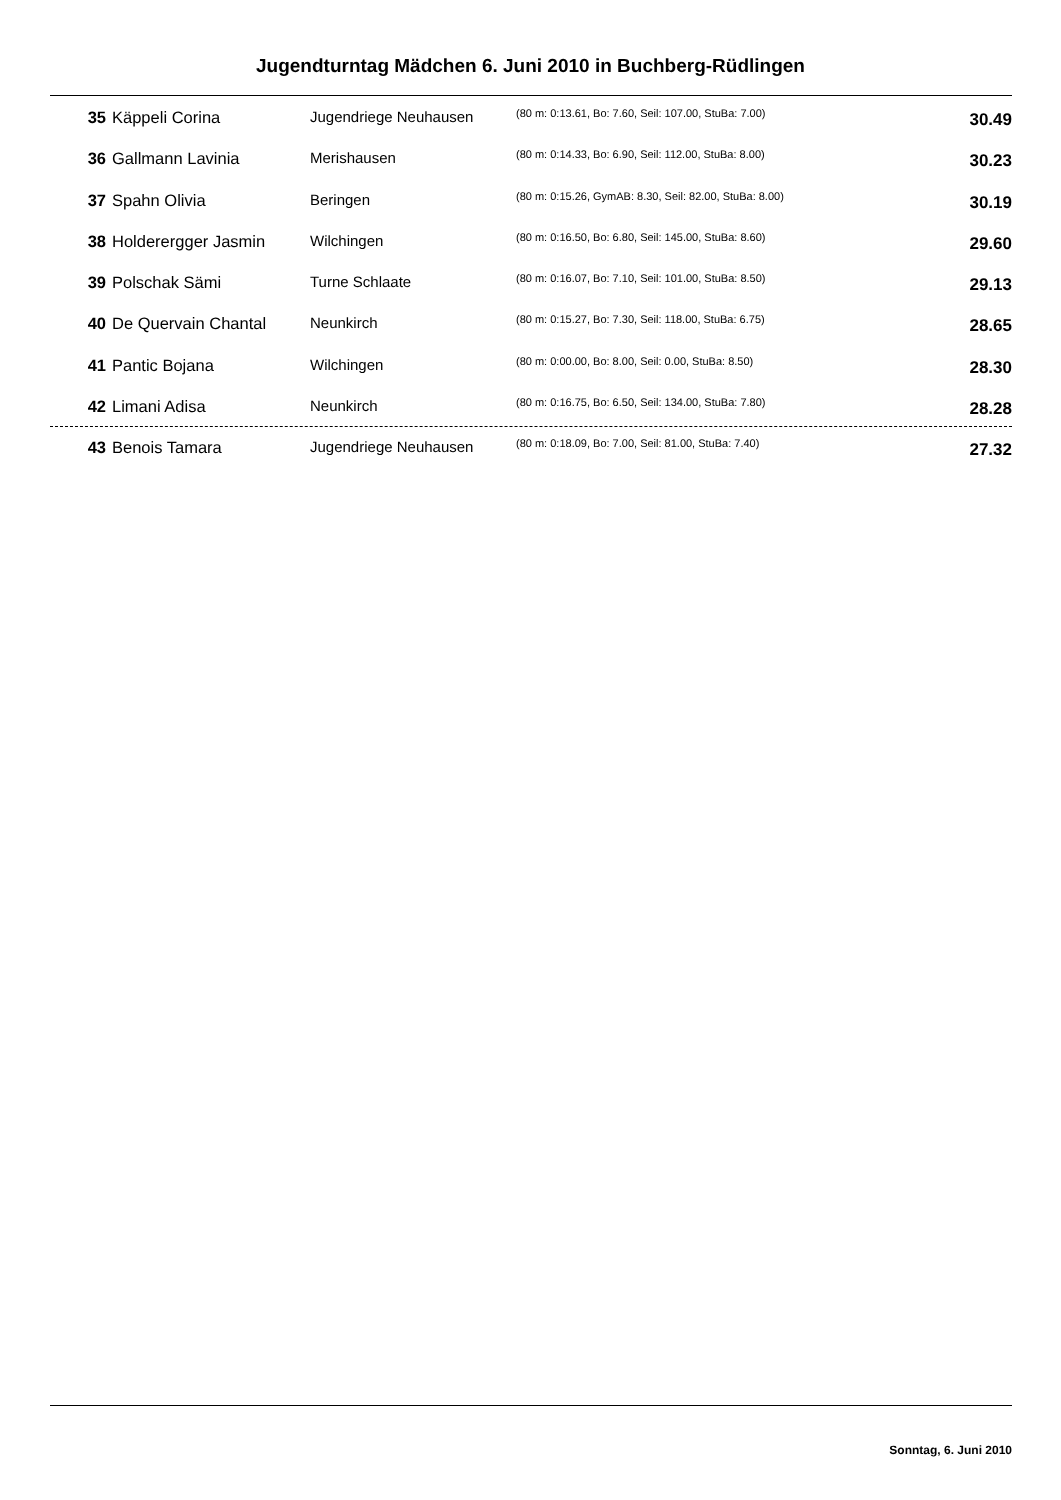Jugendturntag Mädchen 6. Juni 2010 in Buchberg-Rüdlingen
| 35 | Käppeli Corina | Jugendriege Neuhausen | (80 m: 0:13.61, Bo: 7.60, Seil: 107.00, StuBa: 7.00) | 30.49 |
| 36 | Gallmann Lavinia | Merishausen | (80 m: 0:14.33, Bo: 6.90, Seil: 112.00, StuBa: 8.00) | 30.23 |
| 37 | Spahn Olivia | Beringen | (80 m: 0:15.26, GymAB: 8.30, Seil: 82.00, StuBa: 8.00) | 30.19 |
| 38 | Holderergger Jasmin | Wilchingen | (80 m: 0:16.50, Bo: 6.80, Seil: 145.00, StuBa: 8.60) | 29.60 |
| 39 | Polschak Sämi | Turne Schlaate | (80 m: 0:16.07, Bo: 7.10, Seil: 101.00, StuBa: 8.50) | 29.13 |
| 40 | De Quervain Chantal | Neunkirch | (80 m: 0:15.27, Bo: 7.30, Seil: 118.00, StuBa: 6.75) | 28.65 |
| 41 | Pantic Bojana | Wilchingen | (80 m: 0:00.00, Bo: 8.00, Seil: 0.00, StuBa: 8.50) | 28.30 |
| 42 | Limani Adisa | Neunkirch | (80 m: 0:16.75, Bo: 6.50, Seil: 134.00, StuBa: 7.80) | 28.28 |
| 43 | Benois Tamara | Jugendriege Neuhausen | (80 m: 0:18.09, Bo: 7.00, Seil: 81.00, StuBa: 7.40) | 27.32 |
Sonntag, 6. Juni 2010